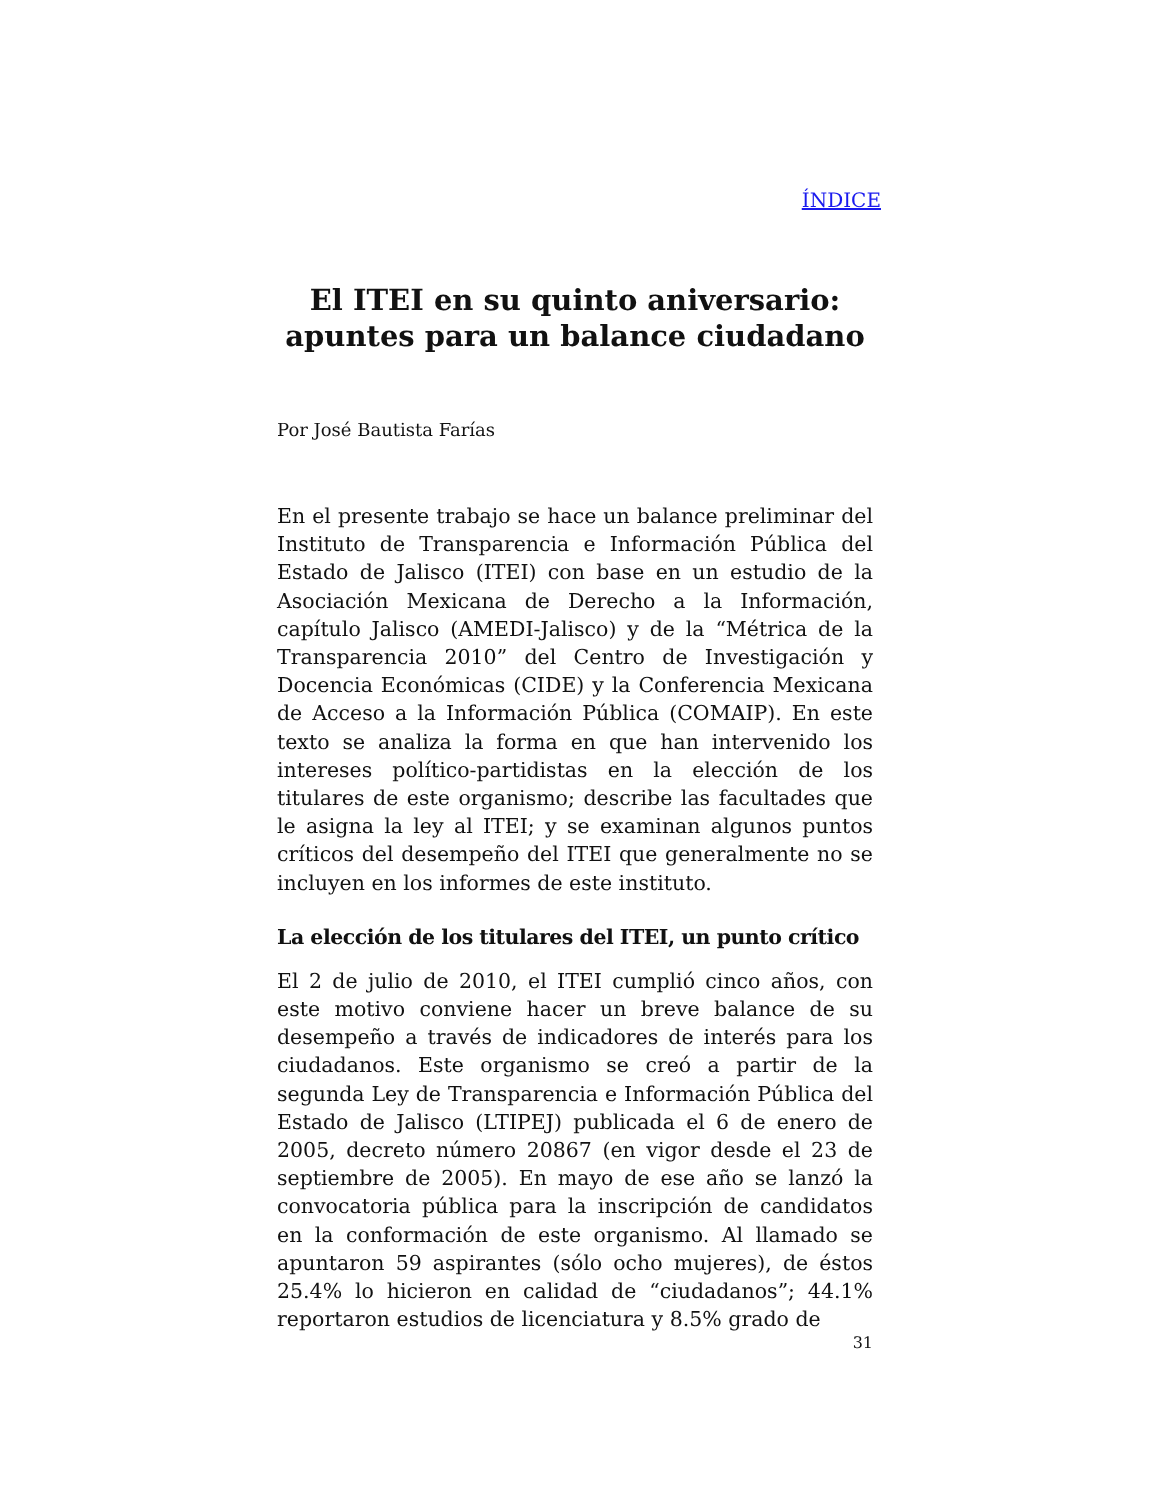ÍNDICE
El ITEI en su quinto aniversario:
apuntes para un balance ciudadano
Por José Bautista Farías
En el presente trabajo se hace un balance preliminar del Instituto de Transparencia e Información Pública del Estado de Jalisco (ITEI) con base en un estudio de la Asociación Mexicana de Derecho a la Información, capítulo Jalisco (AMEDI-Jalisco) y de la “Métrica de la Transparencia 2010” del Centro de Investigación y Docencia Económicas (CIDE) y la Conferencia Mexicana de Acceso a la Información Pública (COMAIP). En este texto se analiza la forma en que han intervenido los intereses político-partidistas en la elección de los titulares de este organismo; describe las facultades que le asigna la ley al ITEI; y se examinan algunos puntos críticos del desempeño del ITEI que generalmente no se incluyen en los informes de este instituto.
La elección de los titulares del ITEI, un punto crítico
El 2 de julio de 2010, el ITEI cumplió cinco años, con este motivo conviene hacer un breve balance de su desempeño a través de indicadores de interés para los ciudadanos. Este organismo se creó a partir de la segunda Ley de Transparencia e Información Pública del Estado de Jalisco (LTIPEJ) publicada el 6 de enero de 2005, decreto número 20867 (en vigor desde el 23 de septiembre de 2005). En mayo de ese año se lanzó la convocatoria pública para la inscripción de candidatos en la conformación de este organismo. Al llamado se apuntaron 59 aspirantes (sólo ocho mujeres), de éstos 25.4% lo hicieron en calidad de “ciudadanos”; 44.1% reportaron estudios de licenciatura y 8.5% grado de
31